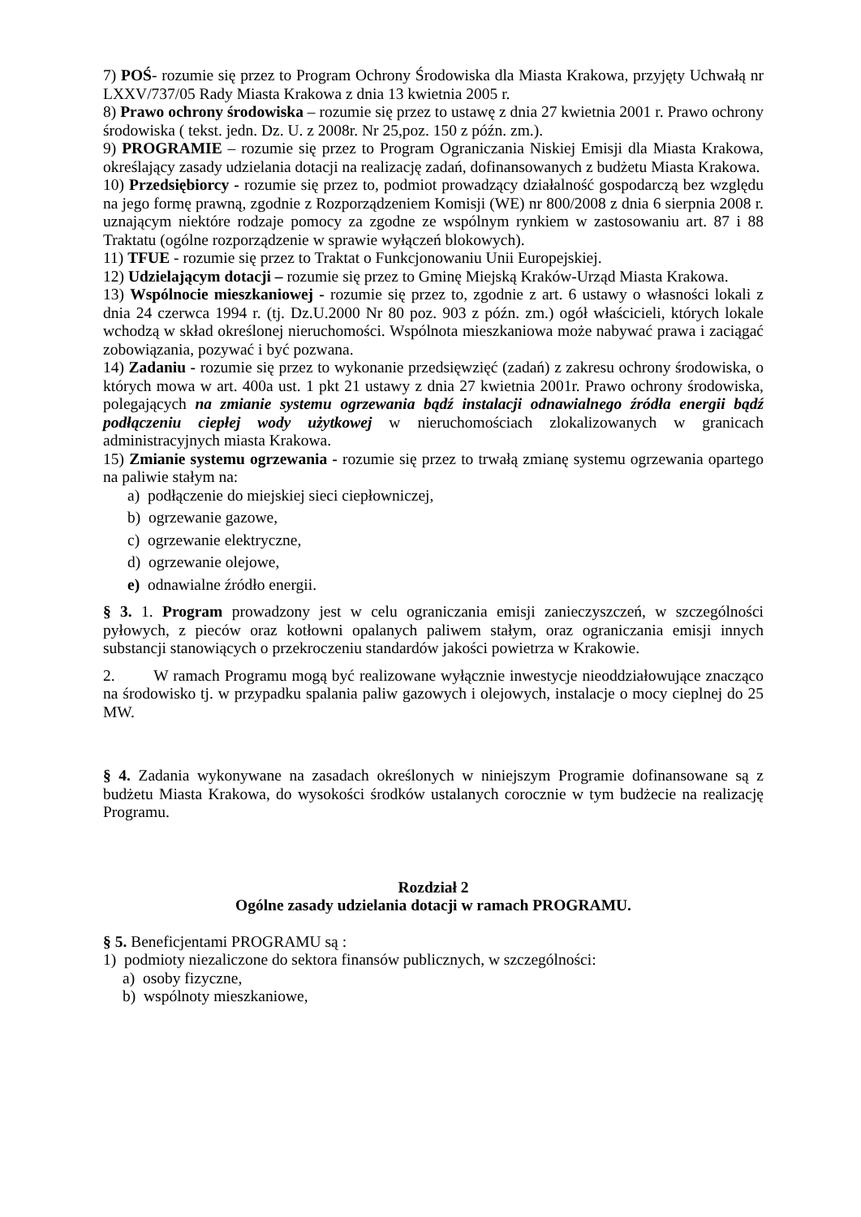7) POŚ- rozumie się przez to Program Ochrony Środowiska dla Miasta Krakowa, przyjęty Uchwałą nr LXXV/737/05 Rady Miasta Krakowa z dnia 13 kwietnia 2005 r.
8) Prawo ochrony środowiska – rozumie się przez to ustawę z dnia 27 kwietnia 2001 r. Prawo ochrony środowiska ( tekst. jedn. Dz. U. z 2008r. Nr 25,poz. 150 z późn. zm.).
9) PROGRAMIE – rozumie się przez to Program Ograniczania Niskiej Emisji dla Miasta Krakowa, określający zasady udzielania dotacji na realizację zadań, dofinansowanych z budżetu Miasta Krakowa.
10) Przedsiębiorcy - rozumie się przez to, podmiot prowadzący działalność gospodarczą bez względu na jego formę prawną, zgodnie z Rozporządzeniem Komisji (WE) nr 800/2008 z dnia 6 sierpnia 2008 r. uznającym niektóre rodzaje pomocy za zgodne ze wspólnym rynkiem w zastosowaniu art. 87 i 88 Traktatu (ogólne rozporządzenie w sprawie wyłączeń blokowych).
11) TFUE - rozumie się przez to Traktat o Funkcjonowaniu Unii Europejskiej.
12) Udzielającym dotacji – rozumie się przez to Gminę Miejską Kraków-Urząd Miasta Krakowa.
13) Wspólnocie mieszkaniowej - rozumie się przez to, zgodnie z art. 6 ustawy o własności lokali z dnia 24 czerwca 1994 r. (tj. Dz.U.2000 Nr 80 poz. 903 z późn. zm.) ogół właścicieli, których lokale wchodzą w skład określonej nieruchomości. Wspólnota mieszkaniowa może nabywać prawa i zaciągać zobowiązania, pozywać i być pozwana.
14) Zadaniu - rozumie się przez to wykonanie przedsięwzięć (zadań) z zakresu ochrony środowiska, o których mowa w art. 400a ust. 1 pkt 21 ustawy z dnia 27 kwietnia 2001r. Prawo ochrony środowiska, polegających na zmianie systemu ogrzewania bądź instalacji odnawialnego źródła energii bądź podłączeniu ciepłej wody użytkowej w nieruchomościach zlokalizowanych w granicach administracyjnych miasta Krakowa.
15) Zmianie systemu ogrzewania - rozumie się przez to trwałą zmianę systemu ogrzewania opartego na paliwie stałym na:
a) podłączenie do miejskiej sieci ciepłowniczej,
b) ogrzewanie gazowe,
c) ogrzewanie elektryczne,
d) ogrzewanie olejowe,
e) odnawialne źródło energii.
§ 3. 1. Program prowadzony jest w celu ograniczania emisji zanieczyszczeń, w szczególności pyłowych, z pieców oraz kotłowni opalanych paliwem stałym, oraz ograniczania emisji innych substancji stanowiących o przekroczeniu standardów jakości powietrza w Krakowie.
2. W ramach Programu mogą być realizowane wyłącznie inwestycje nieoddziałowujące znacząco na środowisko tj. w przypadku spalania paliw gazowych i olejowych, instalacje o mocy cieplnej do 25 MW.
§ 4. Zadania wykonywane na zasadach określonych w niniejszym Programie dofinansowane są z budżetu Miasta Krakowa, do wysokości środków ustalanych corocznie w tym budżecie na realizację Programu.
Rozdział 2
Ogólne zasady udzielania dotacji w ramach PROGRAMU.
§ 5. Beneficjentami PROGRAMU są :
1) podmioty niezaliczone do sektora finansów publicznych, w szczególności:
a) osoby fizyczne,
b) wspólnoty mieszkaniowe,